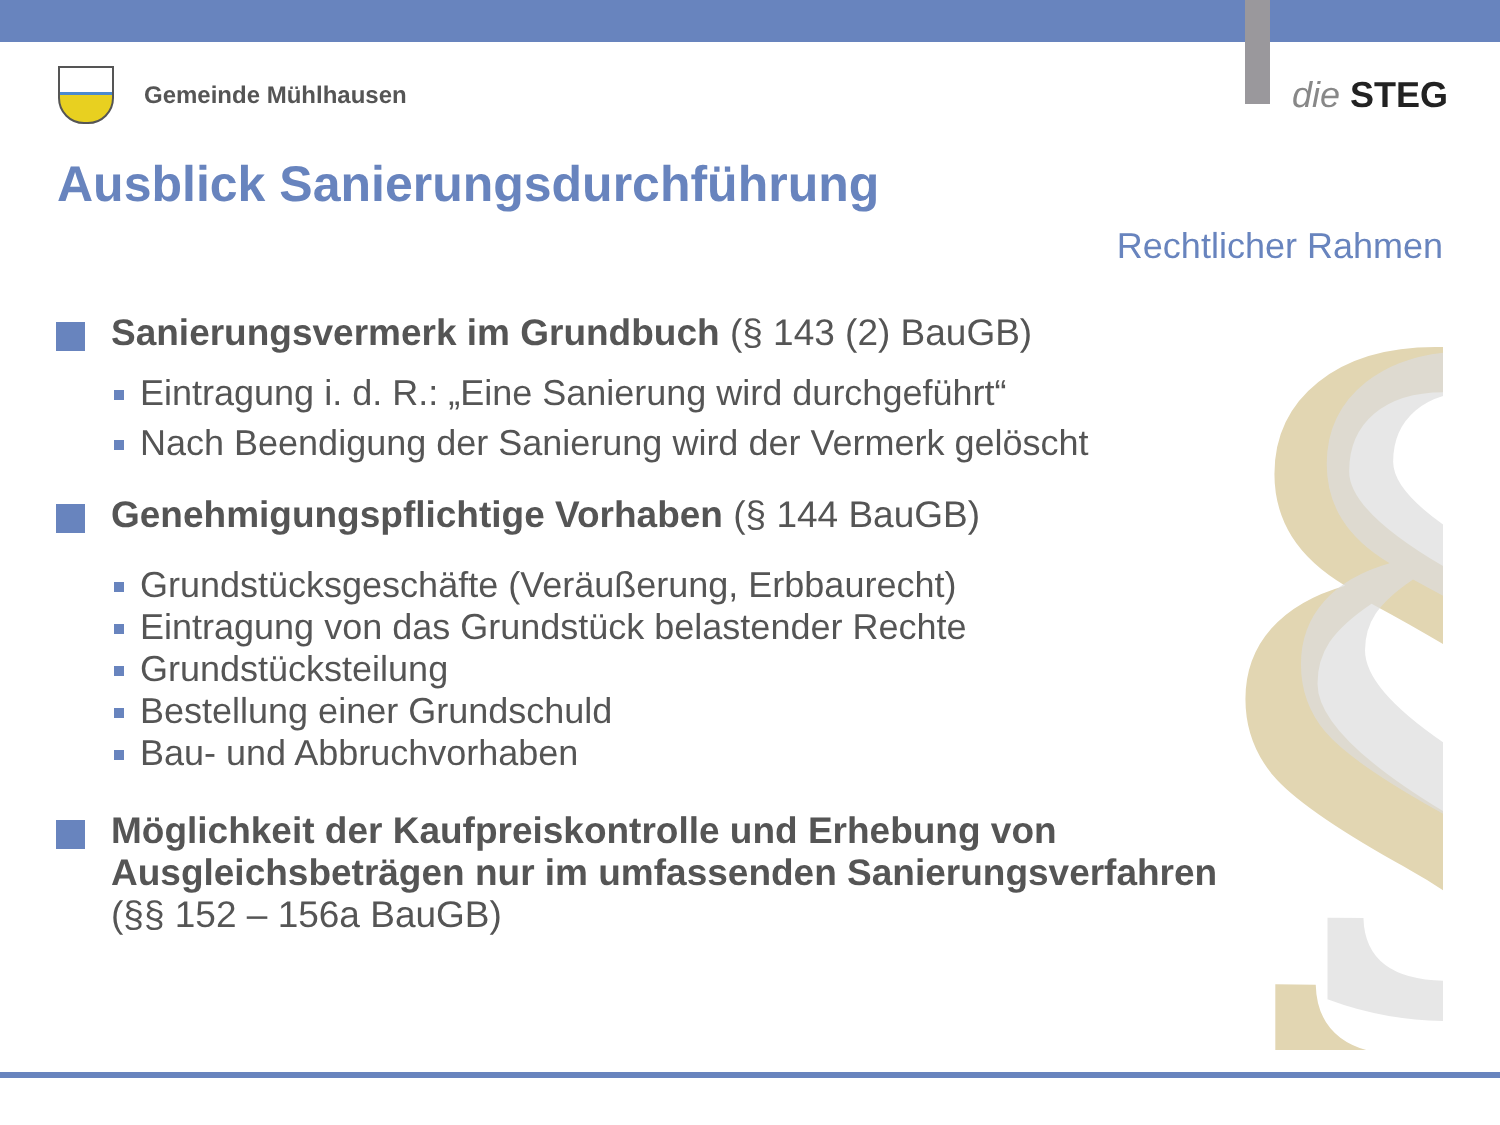§
§
Gemeinde Mühlhausen
die STEG
Ausblick Sanierungsdurchführung
Rechtlicher Rahmen
Sanierungsvermerk im Grundbuch (§ 143 (2) BauGB)
Eintragung i. d. R.: „Eine Sanierung wird durchgeführt“
Nach Beendigung der Sanierung wird der Vermerk gelöscht
Genehmigungspflichtige Vorhaben (§ 144 BauGB)
Grundstücksgeschäfte (Veräußerung, Erbbaurecht)
Eintragung von das Grundstück belastender Rechte
Grundstücksteilung
Bestellung einer Grundschuld
Bau- und Abbruchvorhaben
Möglichkeit der Kaufpreiskontrolle und Erhebung von Ausgleichsbeträgen nur im umfassenden Sanierungsverfahren
(§§ 152 – 156a BauGB)